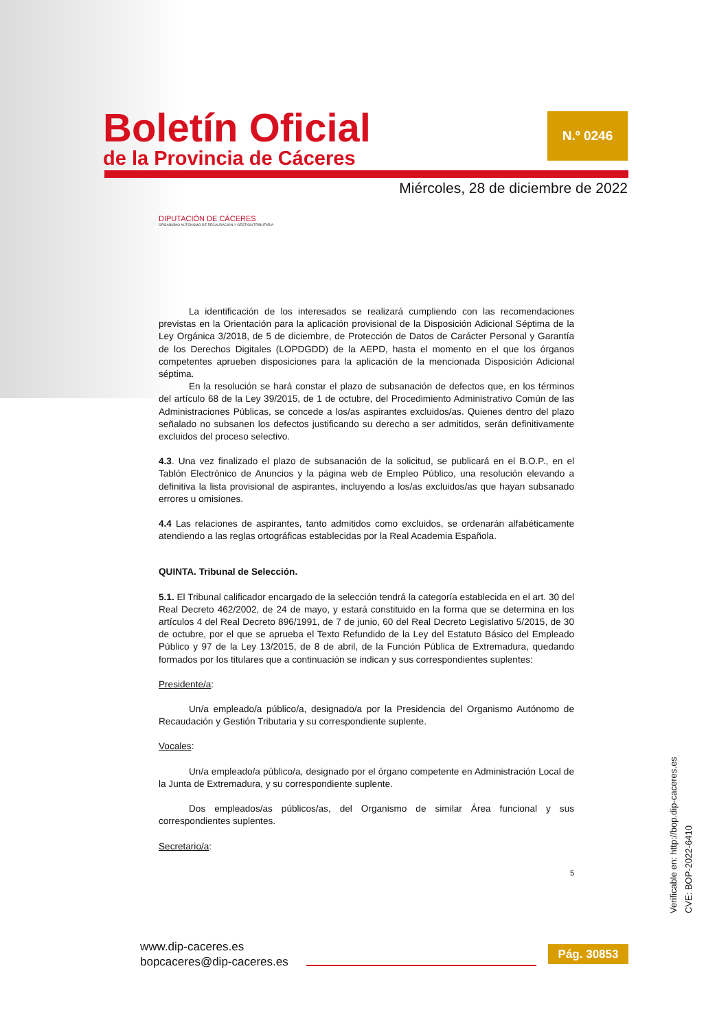Boletín Oficial
de la Provincia de Cáceres
N.º 0246
Miércoles, 28 de diciembre de 2022
DIPUTACIÓN DE CÁCERES
ORGANISMO AUTÓNOMO DE RECAUDACIÓN Y GESTIÓN TRIBUTARIA
La identificación de los interesados se realizará cumpliendo con las recomendaciones previstas en la Orientación para la aplicación provisional de la Disposición Adicional Séptima de la Ley Orgánica 3/2018, de 5 de diciembre, de Protección de Datos de Carácter Personal y Garantía de los Derechos Digitales (LOPDGDD) de la AEPD, hasta el momento en el que los órganos competentes aprueben disposiciones para la aplicación de la mencionada Disposición Adicional séptima.
En la resolución se hará constar el plazo de subsanación de defectos que, en los términos del artículo 68 de la Ley 39/2015, de 1 de octubre, del Procedimiento Administrativo Común de las Administraciones Públicas, se concede a los/as aspirantes excluidos/as. Quienes dentro del plazo señalado no subsanen los defectos justificando su derecho a ser admitidos, serán definitivamente excluidos del proceso selectivo.
4.3. Una vez finalizado el plazo de subsanación de la solicitud, se publicará en el B.O.P., en el Tablón Electrónico de Anuncios y la página web de Empleo Público, una resolución elevando a definitiva la lista provisional de aspirantes, incluyendo a los/as excluidos/as que hayan subsanado errores u omisiones.
4.4 Las relaciones de aspirantes, tanto admitidos como excluidos, se ordenarán alfabéticamente atendiendo a las reglas ortográficas establecidas por la Real Academia Española.
QUINTA. Tribunal de Selección.
5.1. El Tribunal calificador encargado de la selección tendrá la categoría establecida en el art. 30 del Real Decreto 462/2002, de 24 de mayo, y estará constituido en la forma que se determina en los artículos 4 del Real Decreto 896/1991, de 7 de junio, 60 del Real Decreto Legislativo 5/2015, de 30 de octubre, por el que se aprueba el Texto Refundido de la Ley del Estatuto Básico del Empleado Público y 97 de la Ley 13/2015, de 8 de abril, de la Función Pública de Extremadura, quedando formados por los titulares que a continuación se indican y sus correspondientes suplentes:
Presidente/a:
Un/a empleado/a público/a, designado/a por la Presidencia del Organismo Autónomo de Recaudación y Gestión Tributaria y su correspondiente suplente.
Vocales:
Un/a empleado/a público/a, designado por el órgano competente en Administración Local de la Junta de Extremadura, y su correspondiente suplente.
Dos empleados/as públicos/as, del Organismo de similar Área funcional y sus correspondientes suplentes.
Secretario/a:
5
Verificable en: http://bop.dip-caceres.es
CVE: BOP-2022-6410
www.dip-caceres.es
bopcaceres@dip-caceres.es
Pág. 30853